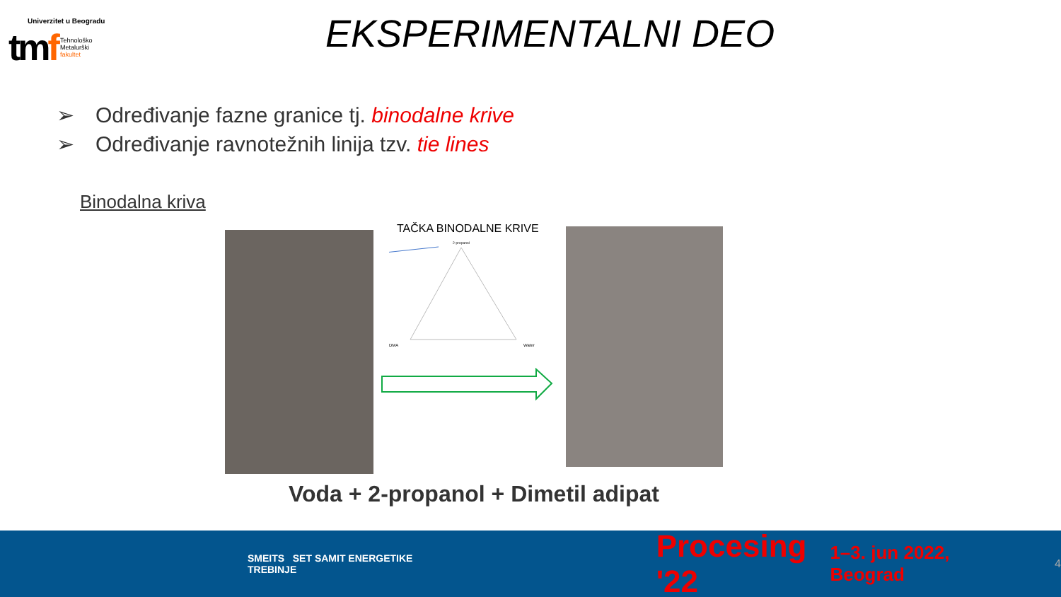Univerzitet u Beogradu
tmf Tehnološko
Metalurški
fakultet
EKSPERIMENTALNI DEO
➢ Određivanje fazne granice tj. binodalne krive
➢ Određivanje ravnotežnih linija tzv. tie lines
Binodalna kriva
TAČKA BINODALNE KRIVE
2-propanol
DMA
Water
Voda + 2-propanol + Dimetil adipat
SMEITS SET SAMIT ENERGETIKE TREBINJE Procesing '22 1–3. jun 2022, Beograd 4